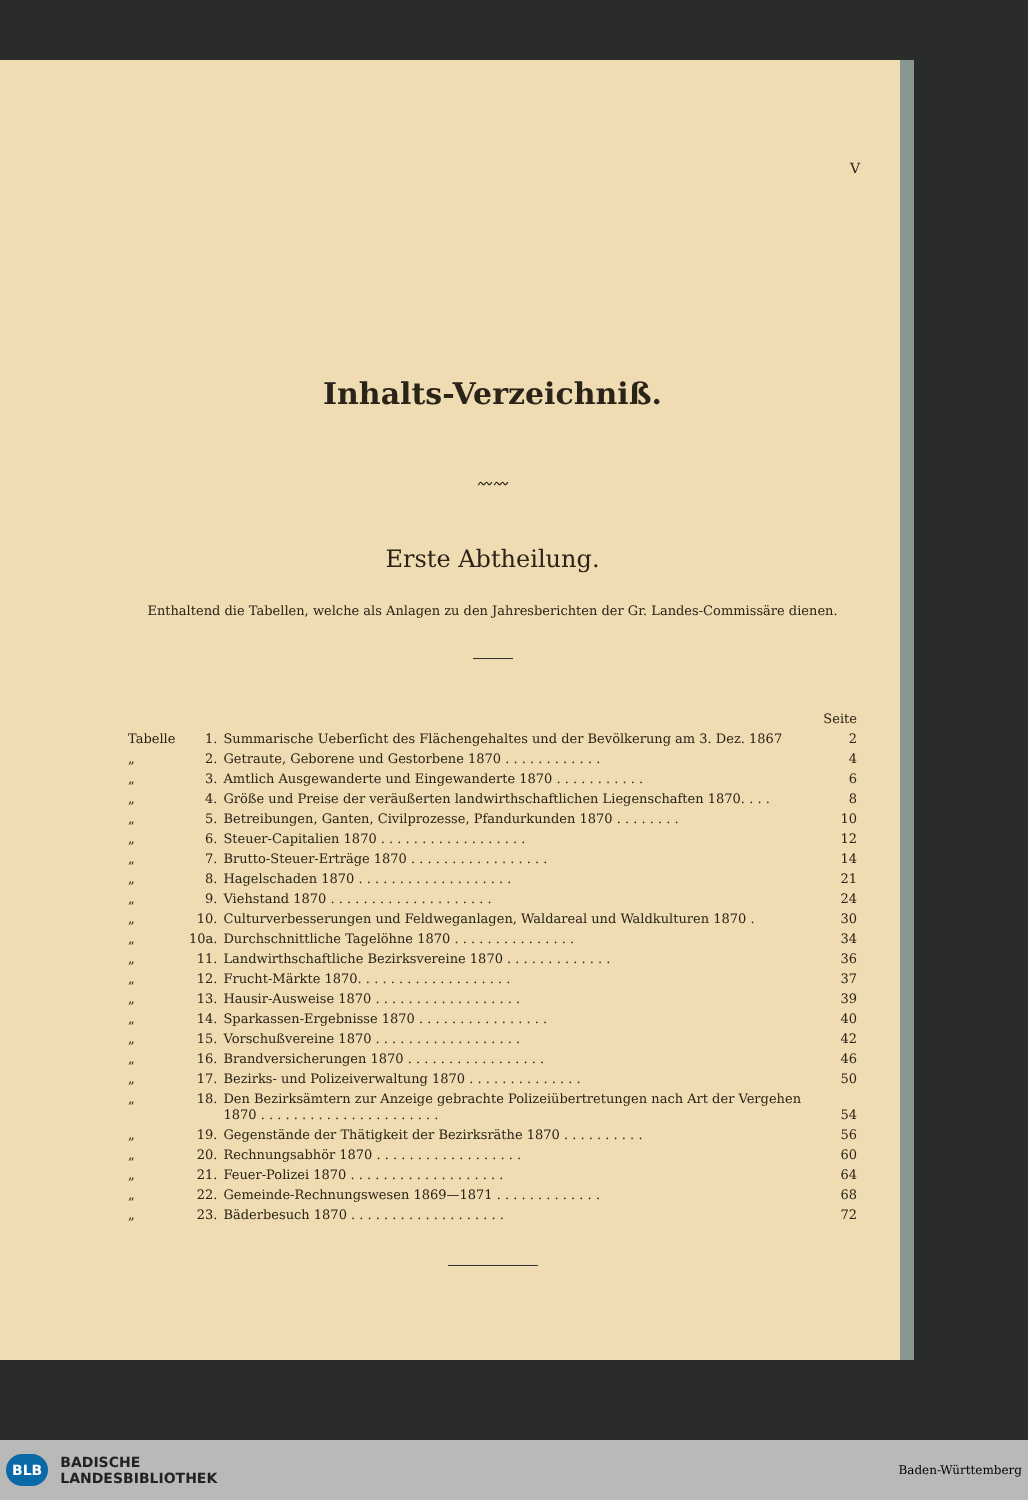V
Inhalts-Verzeichniß.
〰〰
Erste Abtheilung.
Enthaltend die Tabellen, welche als Anlagen zu den Jahresberichten der Gr. Landes-Commissäre dienen.
| | | | Seite |
| Tabelle | 1. | Summarische Ueberſicht des Flächengehaltes und der Bevölkerung am 3. Dez. 1867 | 2 |
| „ | 2. | Getraute, Geborene und Gestorbene 1870 . . . . . . . . . . . . | 4 |
| „ | 3. | Amtlich Ausgewanderte und Eingewanderte 1870 . . . . . . . . . . . | 6 |
| „ | 4. | Größe und Preise der veräußerten landwirthschaftlichen Liegenschaften 1870. . . . | 8 |
| „ | 5. | Betreibungen, Ganten, Civilprozesse, Pfandurkunden 1870 . . . . . . . . | 10 |
| „ | 6. | Steuer-Capitalien 1870 . . . . . . . . . . . . . . . . . . | 12 |
| „ | 7. | Brutto-Steuer-Erträge 1870 . . . . . . . . . . . . . . . . . | 14 |
| „ | 8. | Hagelschaden 1870 . . . . . . . . . . . . . . . . . . . | 21 |
| „ | 9. | Viehstand 1870 . . . . . . . . . . . . . . . . . . . . | 24 |
| „ | 10. | Culturverbesserungen und Feldweganlagen, Waldareal und Waldkulturen 1870 . | 30 |
| „ | 10a. | Durchschnittliche Tagelöhne 1870 . . . . . . . . . . . . . . . | 34 |
| „ | 11. | Landwirthschaftliche Bezirksvereine 1870 . . . . . . . . . . . . . | 36 |
| „ | 12. | Frucht-Märkte 1870. . . . . . . . . . . . . . . . . . . | 37 |
| „ | 13. | Hausir-Ausweise 1870 . . . . . . . . . . . . . . . . . . | 39 |
| „ | 14. | Sparkassen-Ergebnisse 1870 . . . . . . . . . . . . . . . . | 40 |
| „ | 15. | Vorschußvereine 1870 . . . . . . . . . . . . . . . . . . | 42 |
| „ | 16. | Brandversicherungen 1870 . . . . . . . . . . . . . . . . . | 46 |
| „ | 17. | Bezirks- und Polizeiverwaltung 1870 . . . . . . . . . . . . . . | 50 |
| „ | 18. | Den Bezirksämtern zur Anzeige gebrachte Polizeiübertretungen nach Art der Vergehen 1870 . . . . . . . . . . . . . . . . . . . . . . | 54 |
| „ | 19. | Gegenstände der Thätigkeit der Bezirksräthe 1870 . . . . . . . . . . | 56 |
| „ | 20. | Rechnungsabhör 1870 . . . . . . . . . . . . . . . . . . | 60 |
| „ | 21. | Feuer-Polizei 1870 . . . . . . . . . . . . . . . . . . . | 64 |
| „ | 22. | Gemeinde-Rechnungswesen 1869—1871 . . . . . . . . . . . . . | 68 |
| „ | 23. | Bäderbesuch 1870 . . . . . . . . . . . . . . . . . . . | 72 |
BLB BADISCHE
LANDESBIBLIOTHEK
Baden-Württemberg